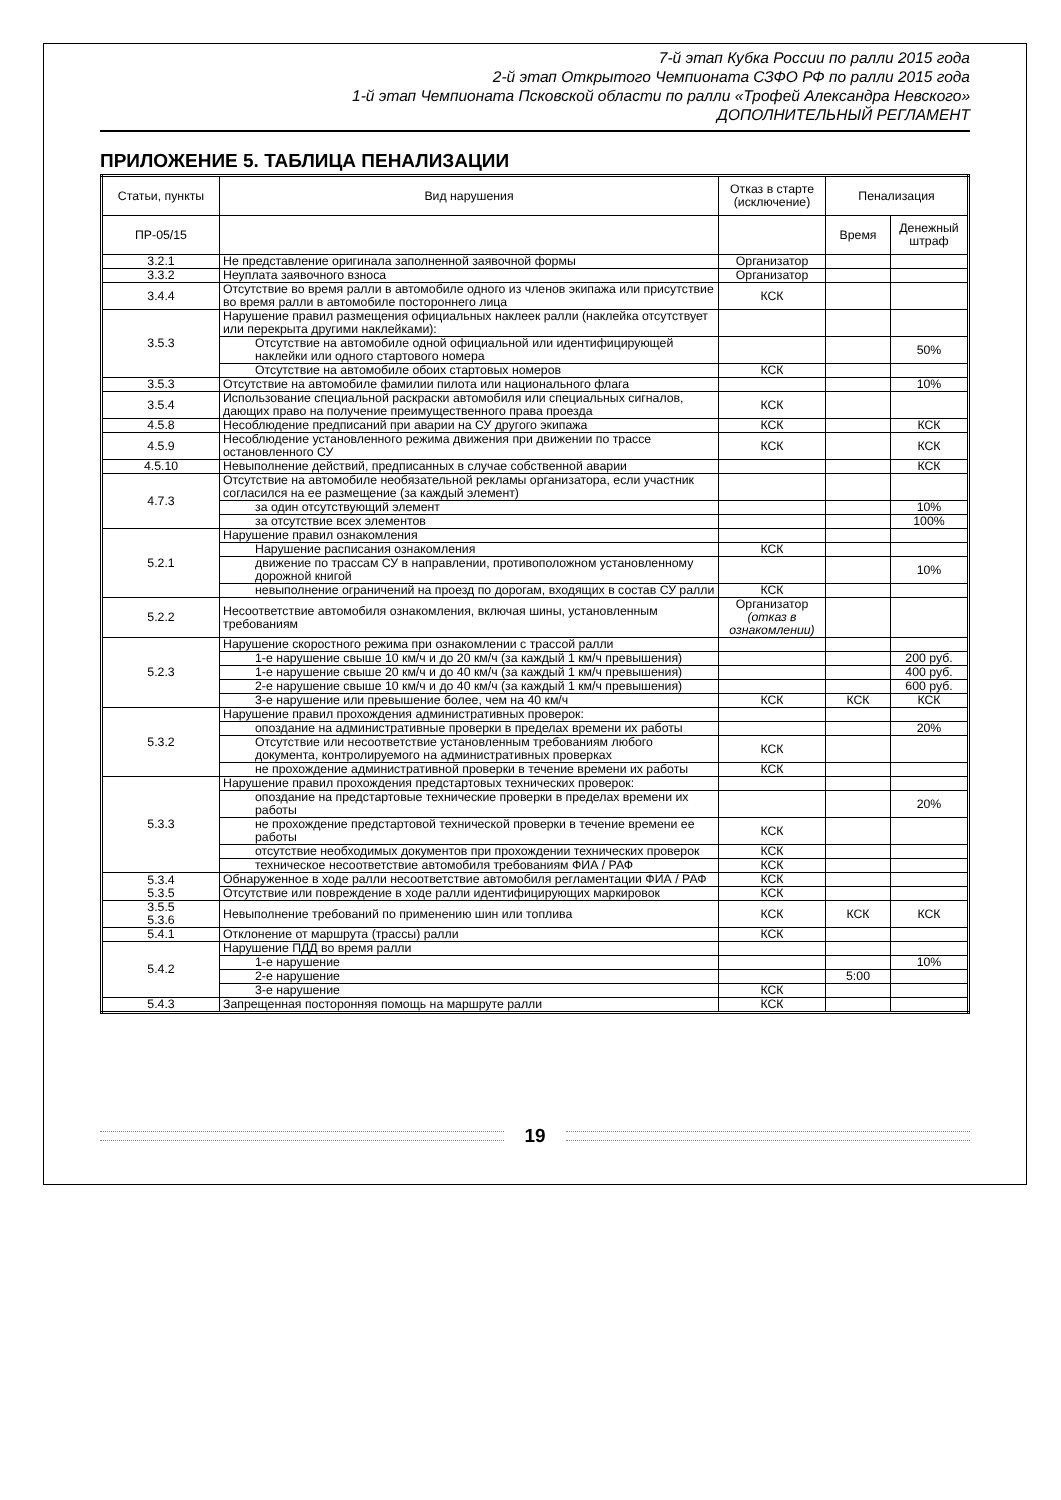7-й этап Кубка России по ралли 2015 года
2-й этап Открытого Чемпионата СЗФО РФ по ралли 2015 года
1-й этап Чемпионата Псковской области по ралли «Трофей Александра Невского»
ДОПОЛНИТЕЛЬНЫЙ РЕГЛАМЕНТ
ПРИЛОЖЕНИЕ 5. ТАБЛИЦА ПЕНАЛИЗАЦИИ
| Статьи, пункты | Вид нарушения | Отказ в старте (исключение) | Пенализация | |
| --- | --- | --- | --- | --- |
| ПР-05/15 | | | Время | Денежный штраф |
| 3.2.1 | Не представление оригинала заполненной заявочной формы | Организатор | | |
| 3.3.2 | Неуплата заявочного взноса | Организатор | | |
| 3.4.4 | Отсутствие во время ралли в автомобиле одного из членов экипажа или присутствие во время ралли в автомобиле постороннего лица | КСК | | |
| 3.5.3 | Нарушение правил размещения официальных наклеек ралли (наклейка отсутствует или перекрыта другими наклейками): | | | |
| | Отсутствие на автомобиле одной официальной или идентифицирующей наклейки или одного стартового номера | | | 50% |
| | Отсутствие на автомобиле обоих стартовых номеров | КСК | | |
| 3.5.3 | Отсутствие на автомобиле фамилии пилота или национального флага | | | 10% |
| 3.5.4 | Использование специальной раскраски автомобиля или специальных сигналов, дающих право на получение преимущественного права проезда | КСК | | |
| 4.5.8 | Несоблюдение предписаний при аварии на СУ другого экипажа | КСК | | КСК |
| 4.5.9 | Несоблюдение установленного режима движения при движении по трассе остановленного СУ | КСК | | КСК |
| 4.5.10 | Невыполнение действий, предписанных в случае собственной аварии | | | КСК |
| 4.7.3 | Отсутствие на автомобиле необязательной рекламы организатора, если участник согласился на ее размещение (за каждый элемент) | | | |
| | за один отсутствующий элемент | | | 10% |
| | за отсутствие всех элементов | | | 100% |
| 5.2.1 | Нарушение правил ознакомления | | | |
| | Нарушение расписания ознакомления | КСК | | |
| | движение по трассам СУ в направлении, противоположном установленному дорожной книгой | | | 10% |
| | невыполнение ограничений на проезд по дорогам, входящих в состав СУ ралли | КСК | | |
| 5.2.2 | Несоответствие автомобиля ознакомления, включая шины, установленным требованиям | Организатор (отказ в ознакомлении) | | |
| 5.2.3 | Нарушение скоростного режима при ознакомлении с трассой ралли | | | |
| | 1-е нарушение свыше 10 км/ч и до 20 км/ч (за каждый 1 км/ч превышения) | | | 200 руб. |
| | 1-е нарушение свыше 20 км/ч и до 40 км/ч (за каждый 1 км/ч превышения) | | | 400 руб. |
| | 2-е нарушение свыше 10 км/ч и до 40 км/ч (за каждый 1 км/ч превышения) | | | 600 руб. |
| | 3-е нарушение или превышение более, чем на 40 км/ч | КСК | КСК | КСК |
| 5.3.2 | Нарушение правил прохождения административных проверок: | | | |
| | опоздание на административные проверки в пределах времени их работы | | | 20% |
| | Отсутствие или несоответствие установленным требованиям любого документа, контролируемого на административных проверках | КСК | | |
| | не прохождение административной проверки в течение времени их работы | КСК | | |
| 5.3.3 | Нарушение правил прохождения предстартовых технических проверок: | | | |
| | опоздание на предстартовые технические проверки в пределах времени их работы | | | 20% |
| | не прохождение предстартовой технической проверки в течение времени ее работы | КСК | | |
| | отсутствие необходимых документов при прохождении технических проверок | КСК | | |
| | техническое несоответствие автомобиля требованиям ФИА / РАФ | КСК | | |
| 5.3.4 5.3.5 | Обнаруженное в ходе ралли несоответствие автомобиля регламентации ФИА / РАФ | КСК | | |
| | Отсутствие или повреждение в ходе ралли идентифицирующих маркировок | КСК | | |
| 3.5.5 5.3.6 | Невыполнение требований по применению шин или топлива | КСК | КСК | КСК |
| 5.4.1 | Отклонение от маршрута (трассы) ралли | КСК | | |
| 5.4.2 | Нарушение ПДД во время ралли | | | |
| | 1-е нарушение | | | 10% |
| | 2-е нарушение | | 5:00 | |
| | 3-е нарушение | КСК | | |
| 5.4.3 | Запрещенная посторонняя помощь на маршруте ралли | КСК | | |
19